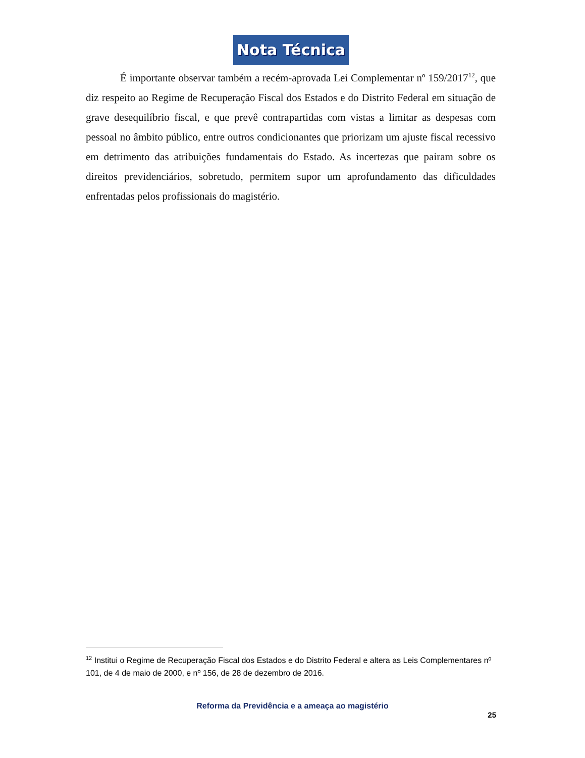Nota Técnica
É importante observar também a recém-aprovada Lei Complementar nº 159/2017<sup>12</sup>, que diz respeito ao Regime de Recuperação Fiscal dos Estados e do Distrito Federal em situação de grave desequilíbrio fiscal, e que prevê contrapartidas com vistas a limitar as despesas com pessoal no âmbito público, entre outros condicionantes que priorizam um ajuste fiscal recessivo em detrimento das atribuições fundamentais do Estado. As incertezas que pairam sobre os direitos previdenciários, sobretudo, permitem supor um aprofundamento das dificuldades enfrentadas pelos profissionais do magistério.
<sup>12</sup> Institui o Regime de Recuperação Fiscal dos Estados e do Distrito Federal e altera as Leis Complementares nº 101, de 4 de maio de 2000, e nº 156, de 28 de dezembro de 2016.
Reforma da Previdência e a ameaça ao magistério
25